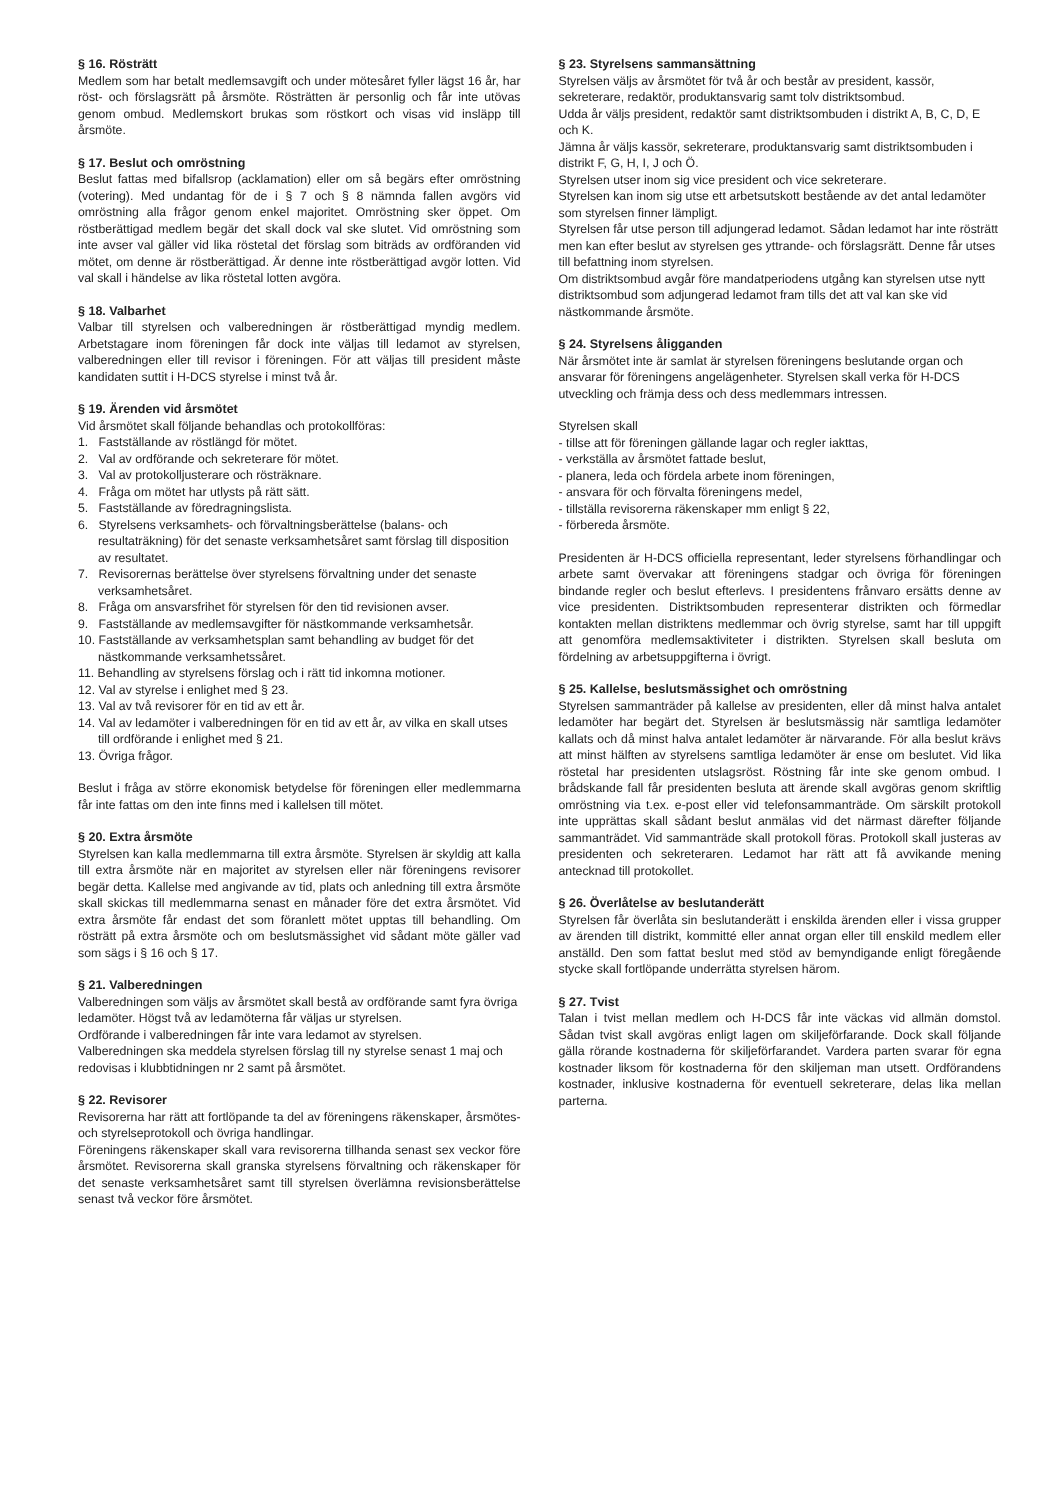§ 16. Rösträtt
Medlem som har betalt medlemsavgift och under mötesåret fyller lägst 16 år, har röst- och förslagsrätt på årsmöte. Rösträtten är personlig och får inte utövas genom ombud. Medlemskort brukas som röstkort och visas vid insläpp till årsmöte.
§ 17. Beslut och omröstning
Beslut fattas med bifallsrop (acklamation) eller om så begärs efter omröstning (votering). Med undantag för de i § 7 och § 8 nämnda fallen avgörs vid omröstning alla frågor genom enkel majoritet. Omröstning sker öppet. Om röstberättigad medlem begär det skall dock val ske slutet. Vid omröstning som inte avser val gäller vid lika röstetal det förslag som biträds av ordföranden vid mötet, om denne är röstberättigad. Är denne inte röstberättigad avgör lotten. Vid val skall i händelse av lika röstetal lotten avgöra.
§ 18. Valbarhet
Valbar till styrelsen och valberedningen är röstberättigad myndig medlem. Arbetstagare inom föreningen får dock inte väljas till ledamot av styrelsen, valberedningen eller till revisor i föreningen. För att väljas till president måste kandidaten suttit i H-DCS styrelse i minst två år.
§ 19. Ärenden vid årsmötet
Vid årsmötet skall följande behandlas och protokollföras:
1. Fastställande av röstlängd för mötet.
2. Val av ordförande och sekreterare för mötet.
3. Val av protokolljusterare och rösträknare.
4. Fråga om mötet har utlysts på rätt sätt.
5. Fastställande av föredragningslista.
6. Styrelsens verksamhets- och förvaltningsberättelse (balans- och resultaträkning) för det senaste verksamhetsåret samt förslag till disposition av resultatet.
7. Revisorernas berättelse över styrelsens förvaltning under det senaste verksamhetsåret.
8. Fråga om ansvarsfrihet för styrelsen för den tid revisionen avser.
9. Fastställande av medlemsavgifter för nästkommande verksamhetsår.
10. Fastställande av verksamhetsplan samt behandling av budget för det nästkommande verksamhetssåret.
11. Behandling av styrelsens förslag och i rätt tid inkomna motioner.
12. Val av styrelse i enlighet med § 23.
13. Val av två revisorer för en tid av ett år.
14. Val av ledamöter i valberedningen för en tid av ett år, av vilka en skall utses till ordförande i enlighet med § 21.
13. Övriga frågor.
Beslut i fråga av större ekonomisk betydelse för föreningen eller medlemmarna får inte fattas om den inte finns med i kallelsen till mötet.
§ 20. Extra årsmöte
Styrelsen kan kalla medlemmarna till extra årsmöte. Styrelsen är skyldig att kalla till extra årsmöte när en majoritet av styrelsen eller när föreningens revisorer begär detta. Kallelse med angivande av tid, plats och anledning till extra årsmöte skall skickas till medlemmarna senast en månader före det extra årsmötet. Vid extra årsmöte får endast det som föranlett mötet upptas till behandling. Om rösträtt på extra årsmöte och om beslutsmässighet vid sådant möte gäller vad som sägs i § 16 och § 17.
§ 21. Valberedningen
Valberedningen som väljs av årsmötet skall bestå av ordförande samt fyra övriga ledamöter. Högst två av ledamöterna får väljas ur styrelsen.
Ordförande i valberedningen får inte vara ledamot av styrelsen.
Valberedningen ska meddela styrelsen förslag till ny styrelse senast 1 maj och redovisas i klubbtidningen nr 2 samt på årsmötet.
§ 22. Revisorer
Revisorerna har rätt att fortlöpande ta del av föreningens räkenskaper, årsmötes- och styrelseprotokoll och övriga handlingar.
Föreningens räkenskaper skall vara revisorerna tillhanda senast sex veckor före årsmötet. Revisorerna skall granska styrelsens förvaltning och räkenskaper för det senaste verksamhetsåret samt till styrelsen överlämna revisionsberättelse senast två veckor före årsmötet.
§ 23. Styrelsens sammansättning
Styrelsen väljs av årsmötet för två år och består av president, kassör, sekreterare, redaktör, produktansvarig samt tolv distriktsombud.
Udda år väljs president, redaktör samt distriktsombuden i distrikt A, B, C, D, E och K.
Jämna år väljs kassör, sekreterare, produktansvarig samt distriktsombuden i distrikt F, G, H, I, J och Ö.
Styrelsen utser inom sig vice president och vice sekreterare.
Styrelsen kan inom sig utse ett arbetsutskott bestående av det antal ledamöter som styrelsen finner lämpligt.
Styrelsen får utse person till adjungerad ledamot. Sådan ledamot har inte rösträtt men kan efter beslut av styrelsen ges yttrande- och förslagsrätt. Denne får utses till befattning inom styrelsen.
Om distriktsombud avgår före mandatperiodens utgång kan styrelsen utse nytt distriktsombud som adjungerad ledamot fram tills det att val kan ske vid nästkommande årsmöte.
§ 24. Styrelsens åligganden
När årsmötet inte är samlat är styrelsen föreningens beslutande organ och ansvarar för föreningens angelägenheter. Styrelsen skall verka för H-DCS utveckling och främja dess och dess medlemmars intressen.
Styrelsen skall
- tillse att för föreningen gällande lagar och regler iakttas,
- verkställa av årsmötet fattade beslut,
- planera, leda och fördela arbete inom föreningen,
- ansvara för och förvalta föreningens medel,
- tillställa revisorerna räkenskaper mm enligt § 22,
- förbereda årsmöte.
Presidenten är H-DCS officiella representant, leder styrelsens förhandlingar och arbete samt övervakar att föreningens stadgar och övriga för föreningen bindande regler och beslut efterlevs. I presidentens frånvaro ersätts denne av vice presidenten. Distriktsombuden representerar distrikten och förmedlar kontakten mellan distriktens medlemmar och övrig styrelse, samt har till uppgift att genomföra medlemsaktiviteter i distrikten. Styrelsen skall besluta om fördelning av arbetsuppgifterna i övrigt.
§ 25. Kallelse, beslutsmässighet och omröstning
Styrelsen sammanträder på kallelse av presidenten, eller då minst halva antalet ledamöter har begärt det. Styrelsen är beslutsmässig när samtliga ledamöter kallats och då minst halva antalet ledamöter är närvarande. För alla beslut krävs att minst hälften av styrelsens samtliga ledamöter är ense om beslutet. Vid lika röstetal har presidenten utslagsröst. Röstning får inte ske genom ombud. I brådskande fall får presidenten besluta att ärende skall avgöras genom skriftlig omröstning via t.ex. e-post eller vid telefonsammanträde. Om särskilt protokoll inte upprättas skall sådant beslut anmälas vid det närmast därefter följande sammanträdet. Vid sammanträde skall protokoll föras. Protokoll skall justeras av presidenten och sekreteraren. Ledamot har rätt att få avvikande mening antecknad till protokollet.
§ 26. Överlåtelse av beslutanderätt
Styrelsen får överlåta sin beslutanderätt i enskilda ärenden eller i vissa grupper av ärenden till distrikt, kommitté eller annat organ eller till enskild medlem eller anställd. Den som fattat beslut med stöd av bemyndigande enligt föregående stycke skall fortlöpande underrätta styrelsen härom.
§ 27. Tvist
Talan i tvist mellan medlem och H-DCS får inte väckas vid allmän domstol. Sådan tvist skall avgöras enligt lagen om skiljeförfarande. Dock skall följande gälla rörande kostnaderna för skiljeförfarandet. Vardera parten svarar för egna kostnader liksom för kostnaderna för den skiljeman man utsett. Ordförandens kostnader, inklusive kostnaderna för eventuell sekreterare, delas lika mellan parterna.